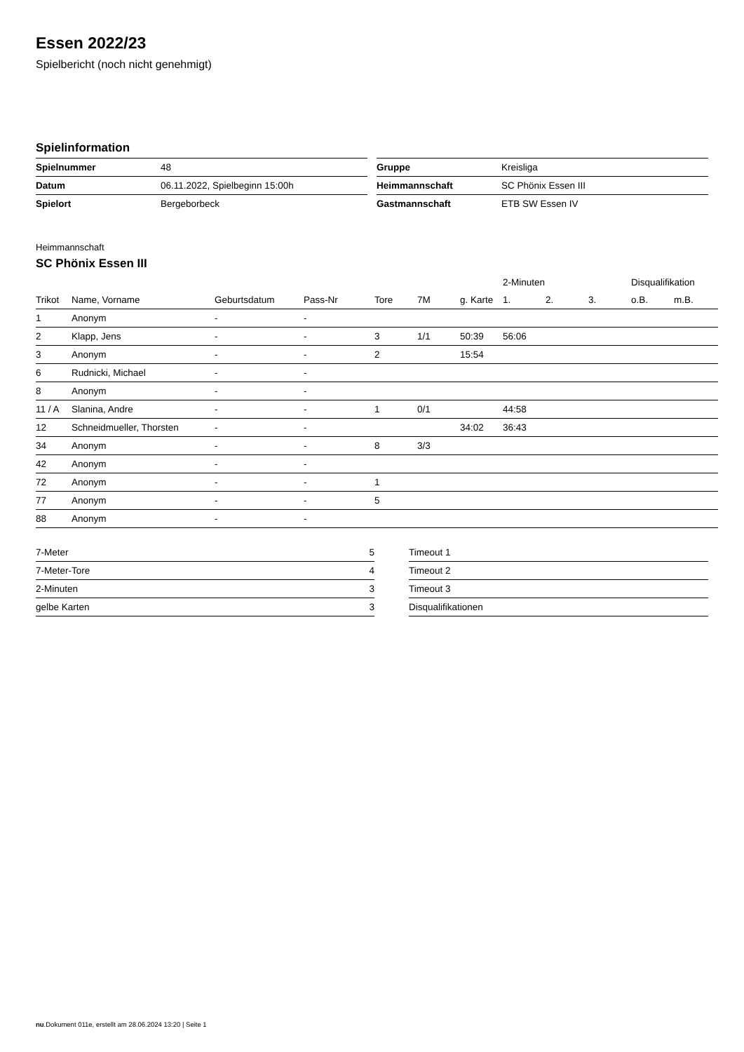Essen 2022/23
Spielbericht (noch nicht genehmigt)
Spielinformation
| Spielnummer | 48 |
| Datum | 06.11.2022, Spielbeginn 15:00h |
| Spielort | Bergeborbeck |
| Gruppe | Kreisliga |
| Heimmannschaft | SC Phönix Essen III |
| Gastmannschaft | ETB SW Essen IV |
Heimmannschaft
SC Phönix Essen III
| | | | | | | | 2-Minuten | | | Disqualifikation | |
| --- | --- | --- | --- | --- | --- | --- | --- | --- | --- | --- | --- |
| Trikot | Name, Vorname | Geburtsdatum | Pass-Nr | Tore | 7M | g. Karte | 1. | 2. | 3. | o.B. | m.B. |
| 1 | Anonym | - | - | | | | | | | | |
| 2 | Klapp, Jens | - | - | 3 | 1/1 | 50:39 | 56:06 | | | | |
| 3 | Anonym | - | - | 2 | | 15:54 | | | | | |
| 6 | Rudnicki, Michael | - | - | | | | | | | | |
| 8 | Anonym | - | - | | | | | | | | |
| 11 / A | Slanina, Andre | - | - | 1 | 0/1 | | 44:58 | | | | |
| 12 | Schneidmueller, Thorsten | - | - | | | 34:02 | 36:43 | | | | |
| 34 | Anonym | - | - | 8 | 3/3 | | | | | | |
| 42 | Anonym | - | - | | | | | | | | |
| 72 | Anonym | - | - | 1 | | | | | | | |
| 77 | Anonym | - | - | 5 | | | | | | | |
| 88 | Anonym | - | - | | | | | | | | |
| 7-Meter | 5 |
| 7-Meter-Tore | 4 |
| 2-Minuten | 3 |
| gelbe Karten | 3 |
| Timeout 1 |
| Timeout 2 |
| Timeout 3 |
| Disqualifikationen |
nu.Dokument 011e, erstellt am 28.06.2024 13:20 | Seite 1